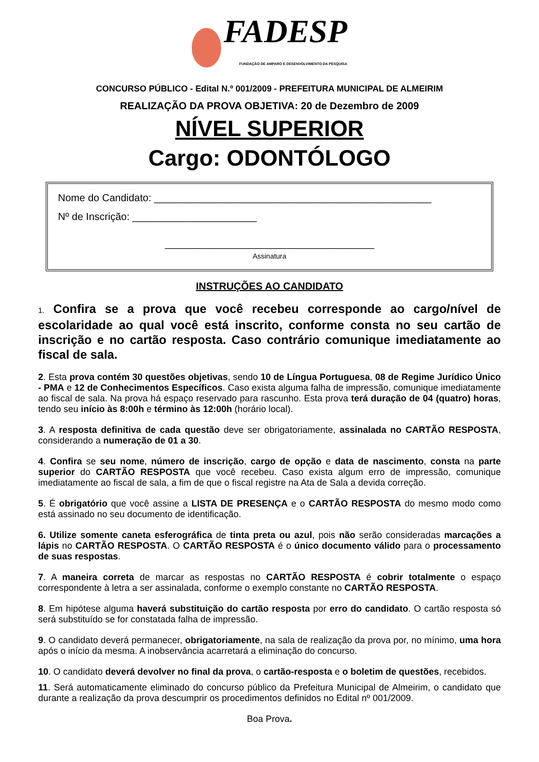FADESP FUNDAÇÃO DE AMPARO E DESENVOLVIMENTO DA PESQUISA
CONCURSO PÚBLICO - Edital N.º 001/2009 - PREFEITURA MUNICIPAL DE ALMEIRIM
REALIZAÇÃO DA PROVA OBJETIVA: 20 de Dezembro de 2009
NÍVEL SUPERIOR
Cargo: ODONTÓLOGO
Nome do Candidato: _________________________________________________
Nº de Inscrição: ______________________
_____________________________________
Assinatura
INSTRUÇÕES AO CANDIDATO
1. Confira se a prova que você recebeu corresponde ao cargo/nível de escolaridade ao qual você está inscrito, conforme consta no seu cartão de inscrição e no cartão resposta. Caso contrário comunique imediatamente ao fiscal de sala.
2. Esta prova contém 30 questões objetivas, sendo 10 de Língua Portuguesa, 08 de Regime Jurídico Único - PMA e 12 de Conhecimentos Específicos. Caso exista alguma falha de impressão, comunique imediatamente ao fiscal de sala. Na prova há espaço reservado para rascunho. Esta prova terá duração de 04 (quatro) horas, tendo seu início às 8:00h e término às 12:00h (horário local).
3. A resposta definitiva de cada questão deve ser obrigatoriamente, assinalada no CARTÃO RESPOSTA, considerando a numeração de 01 a 30.
4. Confira se seu nome, número de inscrição, cargo de opção e data de nascimento, consta na parte superior do CARTÃO RESPOSTA que você recebeu. Caso exista algum erro de impressão, comunique imediatamente ao fiscal de sala, a fim de que o fiscal registre na Ata de Sala a devida correção.
5. É obrigatório que você assine a LISTA DE PRESENÇA e o CARTÃO RESPOSTA do mesmo modo como está assinado no seu documento de identificação.
6. Utilize somente caneta esferográfica de tinta preta ou azul, pois não serão consideradas marcações a lápis no CARTÃO RESPOSTA. O CARTÃO RESPOSTA é o único documento válido para o processamento de suas respostas.
7. A maneira correta de marcar as respostas no CARTÃO RESPOSTA é cobrir totalmente o espaço correspondente à letra a ser assinalada, conforme o exemplo constante no CARTÃO RESPOSTA.
8. Em hipótese alguma haverá substituição do cartão resposta por erro do candidato. O cartão resposta só será substituído se for constatada falha de impressão.
9. O candidato deverá permanecer, obrigatoriamente, na sala de realização da prova por, no mínimo, uma hora após o início da mesma. A inobservância acarretará a eliminação do concurso.
10. O candidato deverá devolver no final da prova, o cartão-resposta e o boletim de questões, recebidos.
11. Será automaticamente eliminado do concurso público da Prefeitura Municipal de Almeirim, o candidato que durante a realização da prova descumprir os procedimentos definidos no Edital nº 001/2009.
Boa Prova.